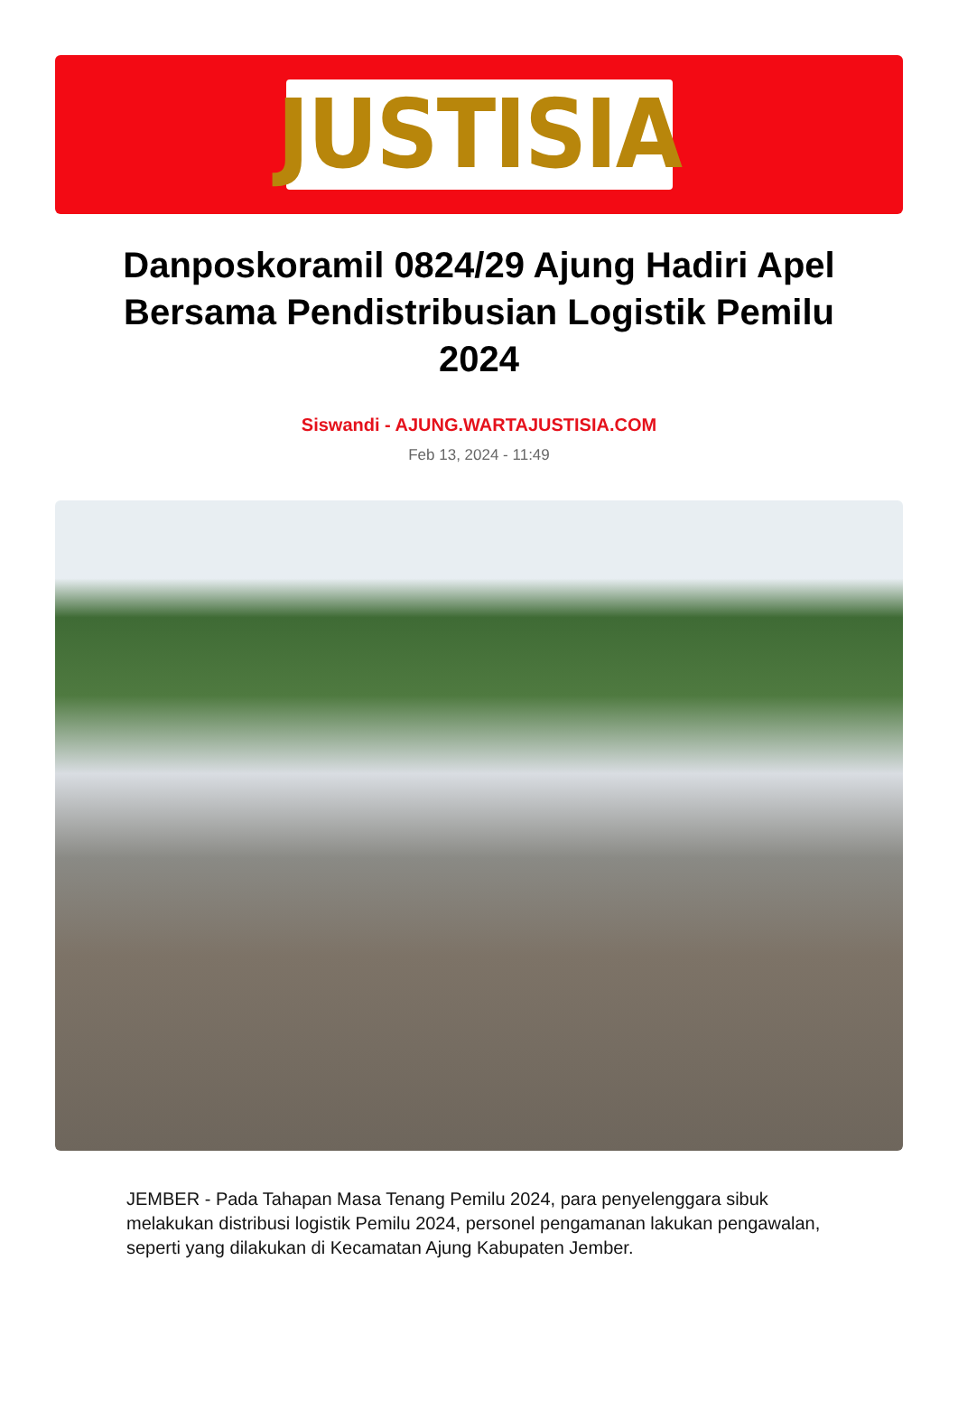JUSTISIA
Danposkoramil 0824/29 Ajung Hadiri Apel Bersama Pendistribusian Logistik Pemilu 2024
Siswandi - AJUNG.WARTAJUSTISIA.COM
Feb 13, 2024 - 11:49
JEMBER - Pada Tahapan Masa Tenang Pemilu 2024, para penyelenggara sibuk melakukan distribusi logistik Pemilu 2024, personel pengamanan lakukan pengawalan, seperti yang dilakukan di Kecamatan Ajung Kabupaten Jember.